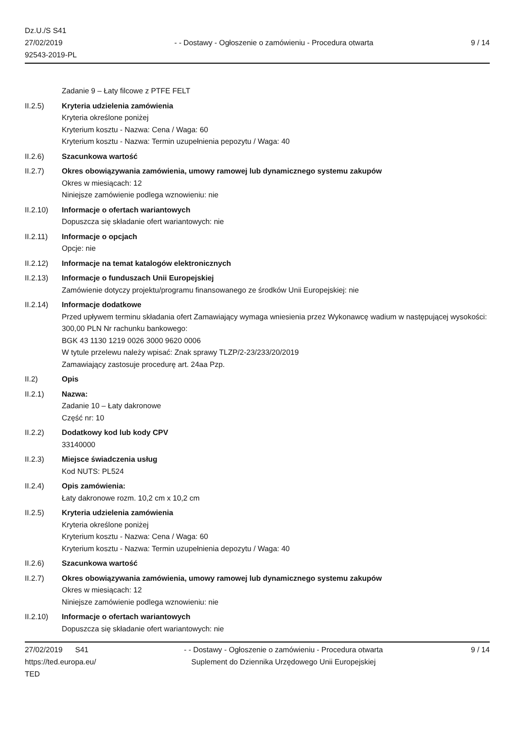Dz.U./S S41
27/02/2019
92543-2019-PL
- - Dostawy - Ogłoszenie o zamówieniu - Procedura otwarta
9 / 14
Zadanie 9 – Łaty filcowe z PTFE FELT
II.2.5) Kryteria udzielenia zamówienia
Kryteria określone poniżej
Kryterium kosztu - Nazwa: Cena / Waga: 60
Kryterium kosztu - Nazwa: Termin uzupełnienia pepozytu / Waga: 40
II.2.6) Szacunkowa wartość
II.2.7) Okres obowiązywania zamówienia, umowy ramowej lub dynamicznego systemu zakupów
Okres w miesiącach: 12
Niniejsze zamówienie podlega wznowieniu: nie
II.2.10) Informacje o ofertach wariantowych
Dopuszcza się składanie ofert wariantowych: nie
II.2.11) Informacje o opcjach
Opcje: nie
II.2.12) Informacje na temat katalogów elektronicznych
II.2.13) Informacje o funduszach Unii Europejskiej
Zamówienie dotyczy projektu/programu finansowanego ze środków Unii Europejskiej: nie
II.2.14) Informacje dodatkowe
Przed upływem terminu składania ofert Zamawiający wymaga wniesienia przez Wykonawcę wadium w następującej wysokości: 300,00 PLN Nr rachunku bankowego:
BGK 43 1130 1219 0026 3000 9620 0006
W tytule przelewu należy wpisać: Znak sprawy TLZP/2-23/233/20/2019
Zamawiający zastosuje procedurę art. 24aa Pzp.
II.2) Opis
II.2.1) Nazwa:
Zadanie 10 – Łaty dakronowe
Część nr: 10
II.2.2) Dodatkowy kod lub kody CPV
33140000
II.2.3) Miejsce świadczenia usług
Kod NUTS: PL524
II.2.4) Opis zamówienia:
Łaty dakronowe rozm. 10,2 cm x 10,2 cm
II.2.5) Kryteria udzielenia zamówienia
Kryteria określone poniżej
Kryterium kosztu - Nazwa: Cena / Waga: 60
Kryterium kosztu - Nazwa: Termin uzupełnienia depozytu / Waga: 40
II.2.6) Szacunkowa wartość
II.2.7) Okres obowiązywania zamówienia, umowy ramowej lub dynamicznego systemu zakupów
Okres w miesiącach: 12
Niniejsze zamówienie podlega wznowieniu: nie
II.2.10) Informacje o ofertach wariantowych
Dopuszcza się składanie ofert wariantowych: nie
27/02/2019 S41
https://ted.europa.eu/
TED
- - Dostawy - Ogłoszenie o zamówieniu - Procedura otwarta
Suplement do Dziennika Urzędowego Unii Europejskiej
9 / 14